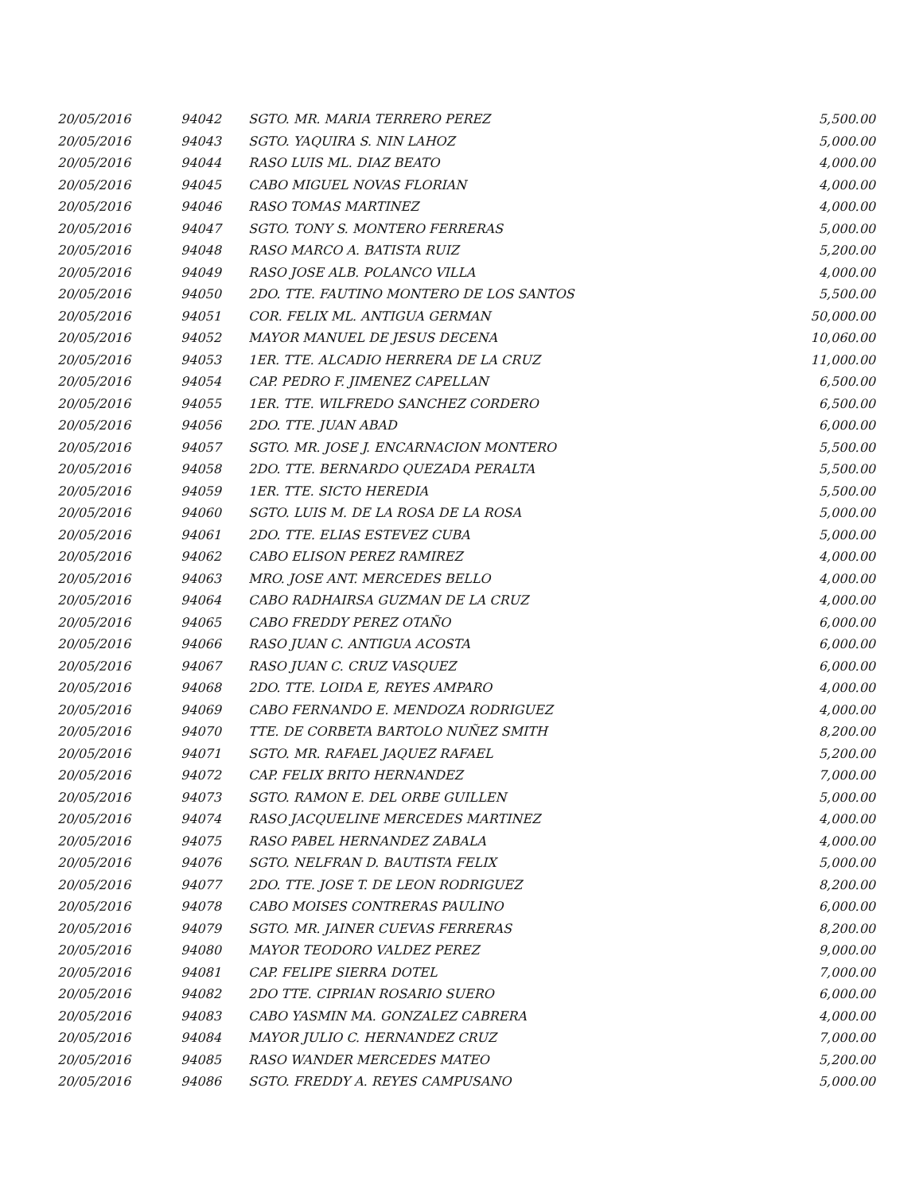| 20/05/2016 | 94042 | SGTO. MR. MARIA TERRERO PEREZ | 5,500.00 |
| 20/05/2016 | 94043 | SGTO. YAQUIRA S. NIN LAHOZ | 5,000.00 |
| 20/05/2016 | 94044 | RASO LUIS ML. DIAZ BEATO | 4,000.00 |
| 20/05/2016 | 94045 | CABO MIGUEL NOVAS FLORIAN | 4,000.00 |
| 20/05/2016 | 94046 | RASO TOMAS MARTINEZ | 4,000.00 |
| 20/05/2016 | 94047 | SGTO. TONY S. MONTERO FERRERAS | 5,000.00 |
| 20/05/2016 | 94048 | RASO MARCO A. BATISTA RUIZ | 5,200.00 |
| 20/05/2016 | 94049 | RASO JOSE ALB. POLANCO VILLA | 4,000.00 |
| 20/05/2016 | 94050 | 2DO. TTE. FAUTINO MONTERO DE LOS SANTOS | 5,500.00 |
| 20/05/2016 | 94051 | COR. FELIX ML. ANTIGUA GERMAN | 50,000.00 |
| 20/05/2016 | 94052 | MAYOR MANUEL DE JESUS DECENA | 10,060.00 |
| 20/05/2016 | 94053 | 1ER. TTE. ALCADIO HERRERA DE LA CRUZ | 11,000.00 |
| 20/05/2016 | 94054 | CAP. PEDRO F. JIMENEZ CAPELLAN | 6,500.00 |
| 20/05/2016 | 94055 | 1ER. TTE. WILFREDO SANCHEZ CORDERO | 6,500.00 |
| 20/05/2016 | 94056 | 2DO. TTE. JUAN ABAD | 6,000.00 |
| 20/05/2016 | 94057 | SGTO. MR. JOSE J. ENCARNACION MONTERO | 5,500.00 |
| 20/05/2016 | 94058 | 2DO. TTE. BERNARDO QUEZADA PERALTA | 5,500.00 |
| 20/05/2016 | 94059 | 1ER. TTE. SICTO HEREDIA | 5,500.00 |
| 20/05/2016 | 94060 | SGTO. LUIS M. DE LA ROSA DE LA ROSA | 5,000.00 |
| 20/05/2016 | 94061 | 2DO. TTE. ELIAS ESTEVEZ CUBA | 5,000.00 |
| 20/05/2016 | 94062 | CABO ELISON PEREZ RAMIREZ | 4,000.00 |
| 20/05/2016 | 94063 | MRO. JOSE ANT. MERCEDES BELLO | 4,000.00 |
| 20/05/2016 | 94064 | CABO RADHAIRSA GUZMAN DE LA CRUZ | 4,000.00 |
| 20/05/2016 | 94065 | CABO FREDDY PEREZ OTAÑO | 6,000.00 |
| 20/05/2016 | 94066 | RASO JUAN C. ANTIGUA ACOSTA | 6,000.00 |
| 20/05/2016 | 94067 | RASO JUAN C. CRUZ VASQUEZ | 6,000.00 |
| 20/05/2016 | 94068 | 2DO. TTE. LOIDA E, REYES AMPARO | 4,000.00 |
| 20/05/2016 | 94069 | CABO FERNANDO E. MENDOZA RODRIGUEZ | 4,000.00 |
| 20/05/2016 | 94070 | TTE. DE CORBETA BARTOLO NUÑEZ SMITH | 8,200.00 |
| 20/05/2016 | 94071 | SGTO. MR. RAFAEL JAQUEZ RAFAEL | 5,200.00 |
| 20/05/2016 | 94072 | CAP. FELIX BRITO HERNANDEZ | 7,000.00 |
| 20/05/2016 | 94073 | SGTO. RAMON E. DEL ORBE GUILLEN | 5,000.00 |
| 20/05/2016 | 94074 | RASO JACQUELINE MERCEDES MARTINEZ | 4,000.00 |
| 20/05/2016 | 94075 | RASO PABEL HERNANDEZ ZABALA | 4,000.00 |
| 20/05/2016 | 94076 | SGTO. NELFRAN D. BAUTISTA FELIX | 5,000.00 |
| 20/05/2016 | 94077 | 2DO. TTE. JOSE T. DE LEON RODRIGUEZ | 8,200.00 |
| 20/05/2016 | 94078 | CABO MOISES CONTRERAS PAULINO | 6,000.00 |
| 20/05/2016 | 94079 | SGTO. MR. JAINER CUEVAS FERRERAS | 8,200.00 |
| 20/05/2016 | 94080 | MAYOR TEODORO VALDEZ PEREZ | 9,000.00 |
| 20/05/2016 | 94081 | CAP. FELIPE SIERRA DOTEL | 7,000.00 |
| 20/05/2016 | 94082 | 2DO TTE. CIPRIAN ROSARIO SUERO | 6,000.00 |
| 20/05/2016 | 94083 | CABO YASMIN MA. GONZALEZ CABRERA | 4,000.00 |
| 20/05/2016 | 94084 | MAYOR JULIO C. HERNANDEZ CRUZ | 7,000.00 |
| 20/05/2016 | 94085 | RASO WANDER MERCEDES MATEO | 5,200.00 |
| 20/05/2016 | 94086 | SGTO. FREDDY A. REYES CAMPUSANO | 5,000.00 |